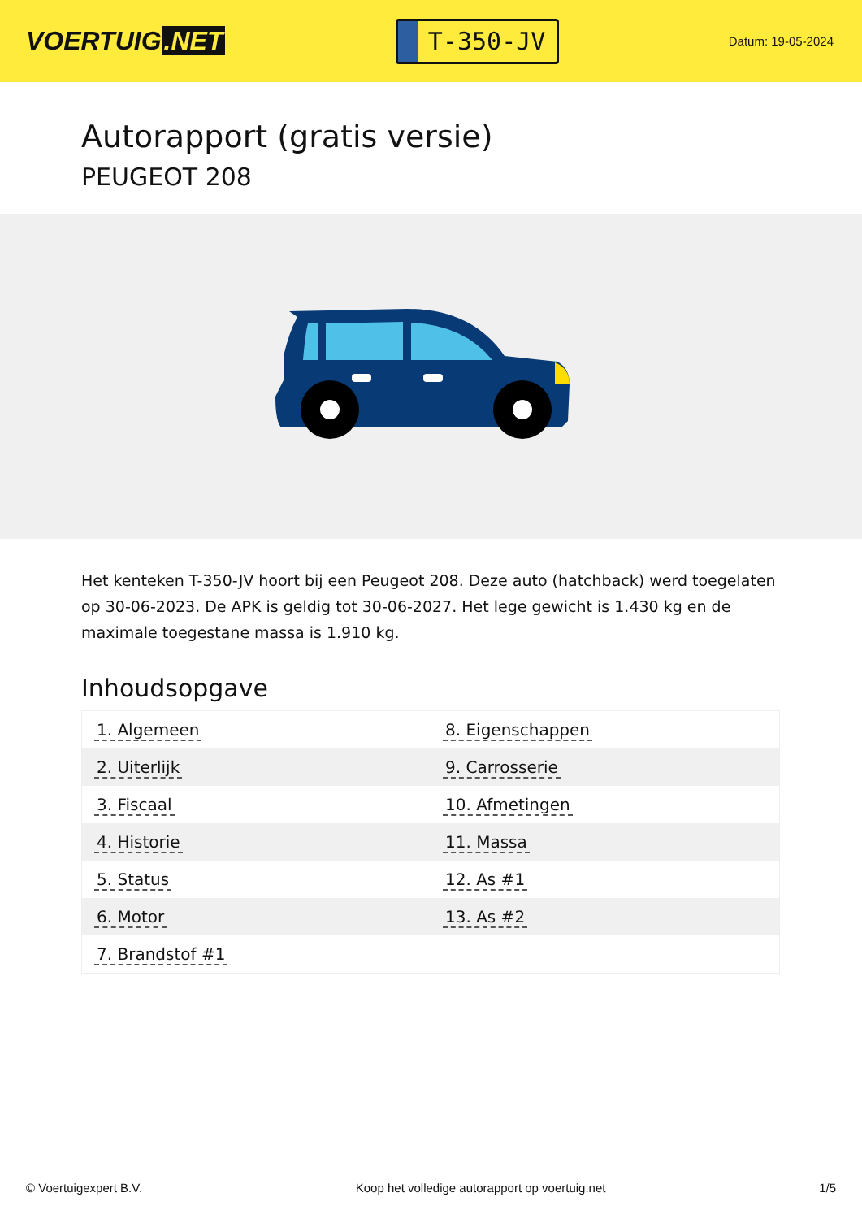VOERTUIG.NET
T-350-JV
Datum: 19-05-2024
Autorapport (gratis versie)
PEUGEOT 208
Het kenteken T-350-JV hoort bij een Peugeot 208. Deze auto (hatchback) werd toegelaten op 30-06-2023. De APK is geldig tot 30-06-2027. Het lege gewicht is 1.430 kg en de maximale toegestane massa is 1.910 kg.
Inhoudsopgave
| 1. Algemeen | 8. Eigenschappen |
| 2. Uiterlijk | 9. Carrosserie |
| 3. Fiscaal | 10. Afmetingen |
| 4. Historie | 11. Massa |
| 5. Status | 12. As #1 |
| 6. Motor | 13. As #2 |
| 7. Brandstof #1 | |
© Voertuigexpert B.V. Koop het volledige autorapport op voertuig.net
1/5